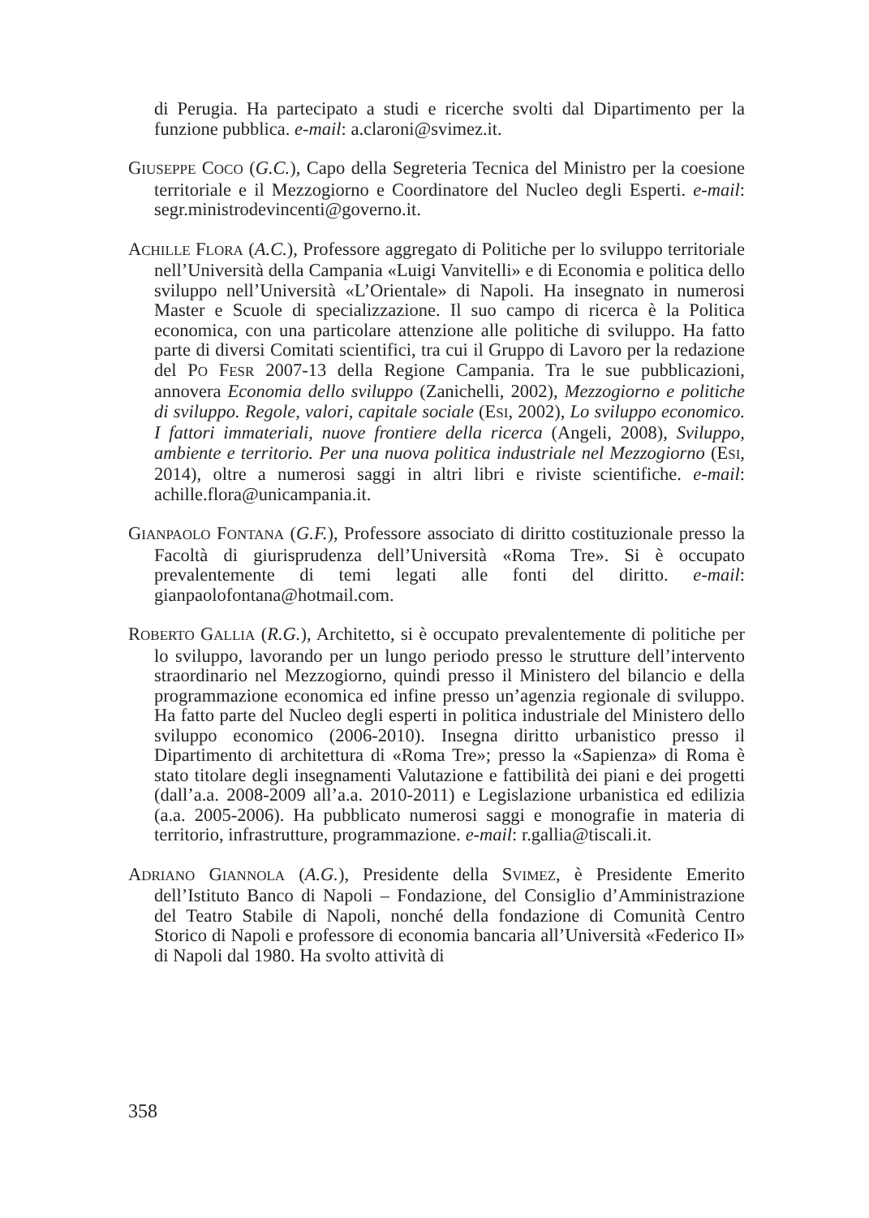di Perugia. Ha partecipato a studi e ricerche svolti dal Dipartimento per la funzione pubblica. e-mail: a.claroni@svimez.it.
GIUSEPPE COCO (G.C.), Capo della Segreteria Tecnica del Ministro per la coesione territoriale e il Mezzogiorno e Coordinatore del Nucleo degli Esperti. e-mail: segr.ministrodevincenti@governo.it.
ACHILLE FLORA (A.C.), Professore aggregato di Politiche per lo sviluppo territoriale nell’Università della Campania «Luigi Vanvitelli» e di Economia e politica dello sviluppo nell’Università «L’Orientale» di Napoli. Ha insegnato in numerosi Master e Scuole di specializzazione. Il suo campo di ricerca è la Politica economica, con una particolare attenzione alle politiche di sviluppo. Ha fatto parte di diversi Comitati scientifici, tra cui il Gruppo di Lavoro per la redazione del PO FESR 2007-13 della Regione Campania. Tra le sue pubblicazioni, annovera Economia dello sviluppo (Zanichelli, 2002), Mezzogiorno e politiche di sviluppo. Regole, valori, capitale sociale (ESI, 2002), Lo sviluppo economico. I fattori immateriali, nuove frontiere della ricerca (Angeli, 2008), Sviluppo, ambiente e territorio. Per una nuova politica industriale nel Mezzogiorno (ESI, 2014), oltre a numerosi saggi in altri libri e riviste scientifiche. e-mail: achille.flora@unicampania.it.
GIANPAOLO FONTANA (G.F.), Professore associato di diritto costituzionale presso la Facoltà di giurisprudenza dell’Università «Roma Tre». Si è occupato prevalentemente di temi legati alle fonti del diritto. e-mail: gianpaolofontana@hotmail.com.
ROBERTO GALLIA (R.G.), Architetto, si è occupato prevalentemente di politiche per lo sviluppo, lavorando per un lungo periodo presso le strutture dell’intervento straordinario nel Mezzogiorno, quindi presso il Ministero del bilancio e della programmazione economica ed infine presso un’agenzia regionale di sviluppo. Ha fatto parte del Nucleo degli esperti in politica industriale del Ministero dello sviluppo economico (2006-2010). Insegna diritto urbanistico presso il Dipartimento di architettura di «Roma Tre»; presso la «Sapienza» di Roma è stato titolare degli insegnamenti Valutazione e fattibilità dei piani e dei progetti (dall’a.a. 2008-2009 all’a.a. 2010-2011) e Legislazione urbanistica ed edilizia (a.a. 2005-2006). Ha pubblicato numerosi saggi e monografie in materia di territorio, infrastrutture, programmazione. e-mail: r.gallia@tiscali.it.
ADRIANO GIANNOLA (A.G.), Presidente della SVIMEZ, è Presidente Emerito dell’Istituto Banco di Napoli – Fondazione, del Consiglio d’Amministrazione del Teatro Stabile di Napoli, nonché della fondazione di Comunità Centro Storico di Napoli e professore di economia bancaria all’Università «Federico II» di Napoli dal 1980. Ha svolto attività di
358